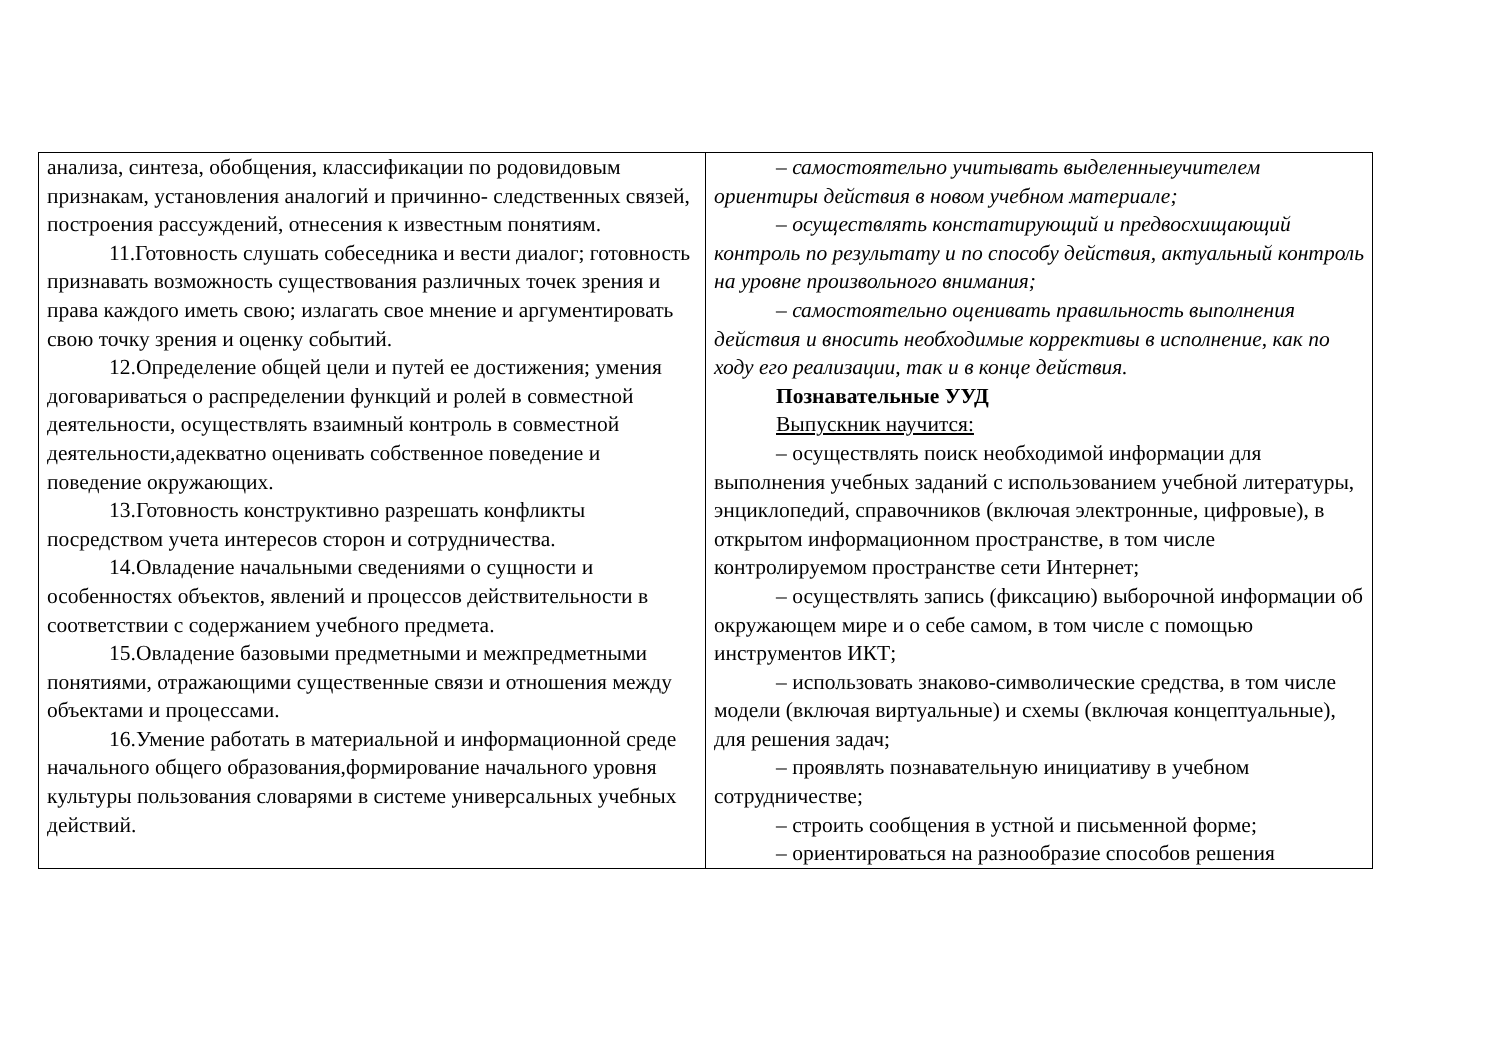| анализа, синтеза, обобщения, классификации по родовидовым признакам, установления аналогий и причинно- следственных связей, построения рассуждений, отнесения к известным понятиям. 11.Готовность слушать собеседника и вести диалог; готовность признавать возможность существования различных точек зрения и права каждого иметь свою; излагать свое мнение и аргументировать свою точку зрения и оценку событий. 12.Определение общей цели и путей ее достижения; умения договариваться о распределении функций и ролей в совместной деятельности, осуществлять взаимный контроль в совместной деятельности,адекватно оценивать собственное поведение и поведение окружающих. 13.Готовность конструктивно разрешать конфликты посредством учета интересов сторон и сотрудничества. 14.Овладение начальными сведениями о сущности и особенностях объектов, явлений и процессов действительности в соответствии с содержанием учебного предмета. 15.Овладение базовыми предметными и межпредметными понятиями, отражающими существенные связи и отношения между объектами и процессами. 16.Умение работать в материальной и информационной среде начального общего образования,формирование начального уровня культуры пользования словарями в системе универсальных учебных действий. | – самостоятельно учитывать выделенныеучителем ориентиры действия в новом учебном материале; – осуществлять констатирующий и предвосхищающий контроль по результату и по способу действия, актуальный контроль на уровне произвольного внимания; – самостоятельно оценивать правильность выполнения действия и вносить необходимые коррективы в исполнение, как по ходу его реализации, так и в конце действия. Познавательные УУД Выпускник научится: – осуществлять поиск необходимой информации для выполнения учебных заданий с использованием учебной литературы, энциклопедий, справочников (включая электронные, цифровые), в открытом информационном пространстве, в том числе контролируемом пространстве сети Интернет; – осуществлять запись (фиксацию) выборочной информации об окружающем мире и о себе самом, в том числе с помощью инструментов ИКТ; – использовать знаково-символические средства, в том числе модели (включая виртуальные) и схемы (включая концептуальные), для решения задач; – проявлять познавательную инициативу в учебном сотрудничестве; – строить сообщения в устной и письменной форме; – ориентироваться на разнообразие способов решения |